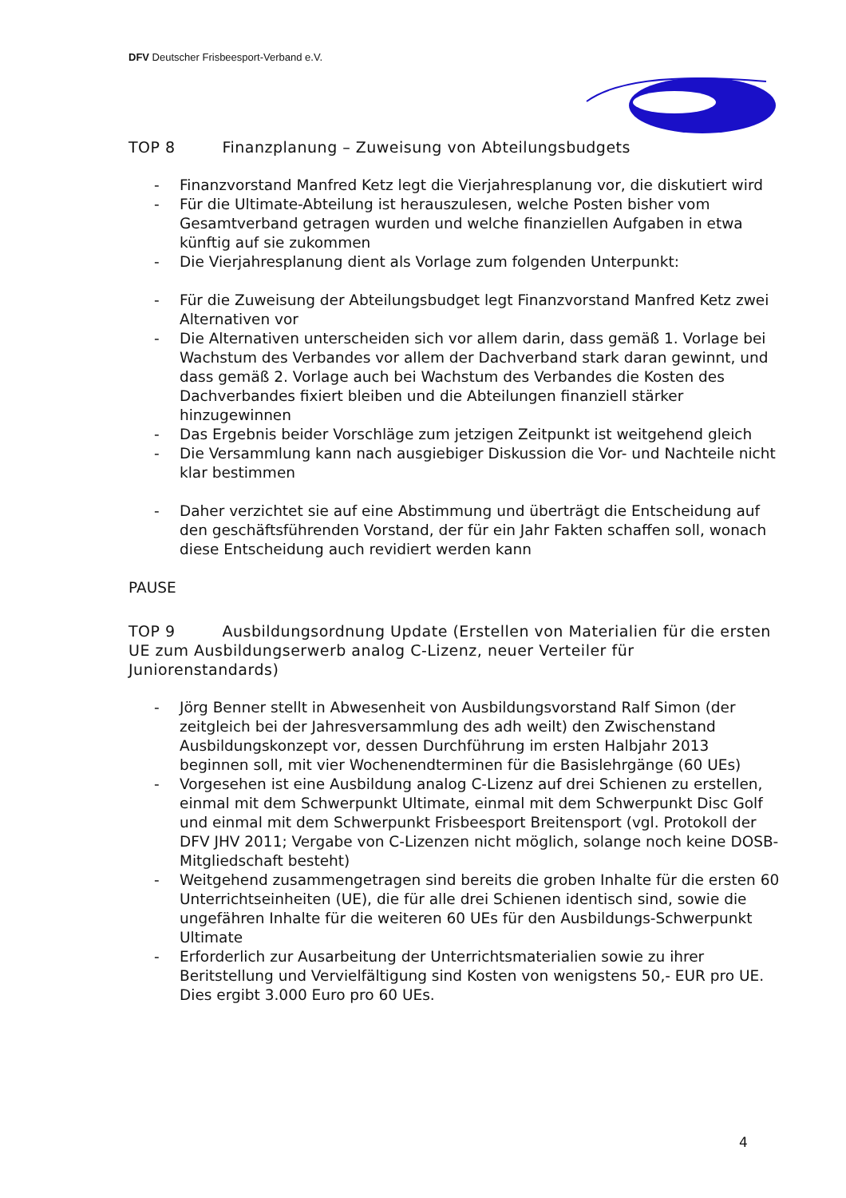DFV Deutscher Frisbeesport-Verband e.V.
TOP 8 Finanzplanung – Zuweisung von Abteilungsbudgets
- Finanzvorstand Manfred Ketz legt die Vierjahresplanung vor, die diskutiert wird
- Für die Ultimate-Abteilung ist herauszulesen, welche Posten bisher vom Gesamtverband getragen wurden und welche finanziellen Aufgaben in etwa künftig auf sie zukommen
- Die Vierjahresplanung dient als Vorlage zum folgenden Unterpunkt:
- Für die Zuweisung der Abteilungsbudget legt Finanzvorstand Manfred Ketz zwei Alternativen vor
- Die Alternativen unterscheiden sich vor allem darin, dass gemäß 1. Vorlage bei Wachstum des Verbandes vor allem der Dachverband stark daran gewinnt, und dass gemäß 2. Vorlage auch bei Wachstum des Verbandes die Kosten des Dachverbandes fixiert bleiben und die Abteilungen finanziell stärker hinzugewinnen
- Das Ergebnis beider Vorschläge zum jetzigen Zeitpunkt ist weitgehend gleich
- Die Versammlung kann nach ausgiebiger Diskussion die Vor- und Nachteile nicht klar bestimmen
- Daher verzichtet sie auf eine Abstimmung und überträgt die Entscheidung auf den geschäftsführenden Vorstand, der für ein Jahr Fakten schaffen soll, wonach diese Entscheidung auch revidiert werden kann
PAUSE
TOP 9 Ausbildungsordnung Update (Erstellen von Materialien für die ersten UE zum Ausbildungserwerb analog C-Lizenz, neuer Verteiler für Juniorenstandards)
- Jörg Benner stellt in Abwesenheit von Ausbildungsvorstand Ralf Simon (der zeitgleich bei der Jahresversammlung des adh weilt) den Zwischenstand Ausbildungskonzept vor, dessen Durchführung im ersten Halbjahr 2013 beginnen soll, mit vier Wochenendterminen für die Basislehrgänge (60 UEs)
- Vorgesehen ist eine Ausbildung analog C-Lizenz auf drei Schienen zu erstellen, einmal mit dem Schwerpunkt Ultimate, einmal mit dem Schwerpunkt Disc Golf und einmal mit dem Schwerpunkt Frisbeesport Breitensport (vgl. Protokoll der DFV JHV 2011; Vergabe von C-Lizenzen nicht möglich, solange noch keine DOSB-Mitgliedschaft besteht)
- Weitgehend zusammengetragen sind bereits die groben Inhalte für die ersten 60 Unterrichtseinheiten (UE), die für alle drei Schienen identisch sind, sowie die ungefähren Inhalte für die weiteren 60 UEs für den Ausbildungs-Schwerpunkt Ultimate
- Erforderlich zur Ausarbeitung der Unterrichtsmaterialien sowie zu ihrer Beritstellung und Vervielfältigung sind Kosten von wenigstens 50,- EUR pro UE. Dies ergibt 3.000 Euro pro 60 UEs.
4